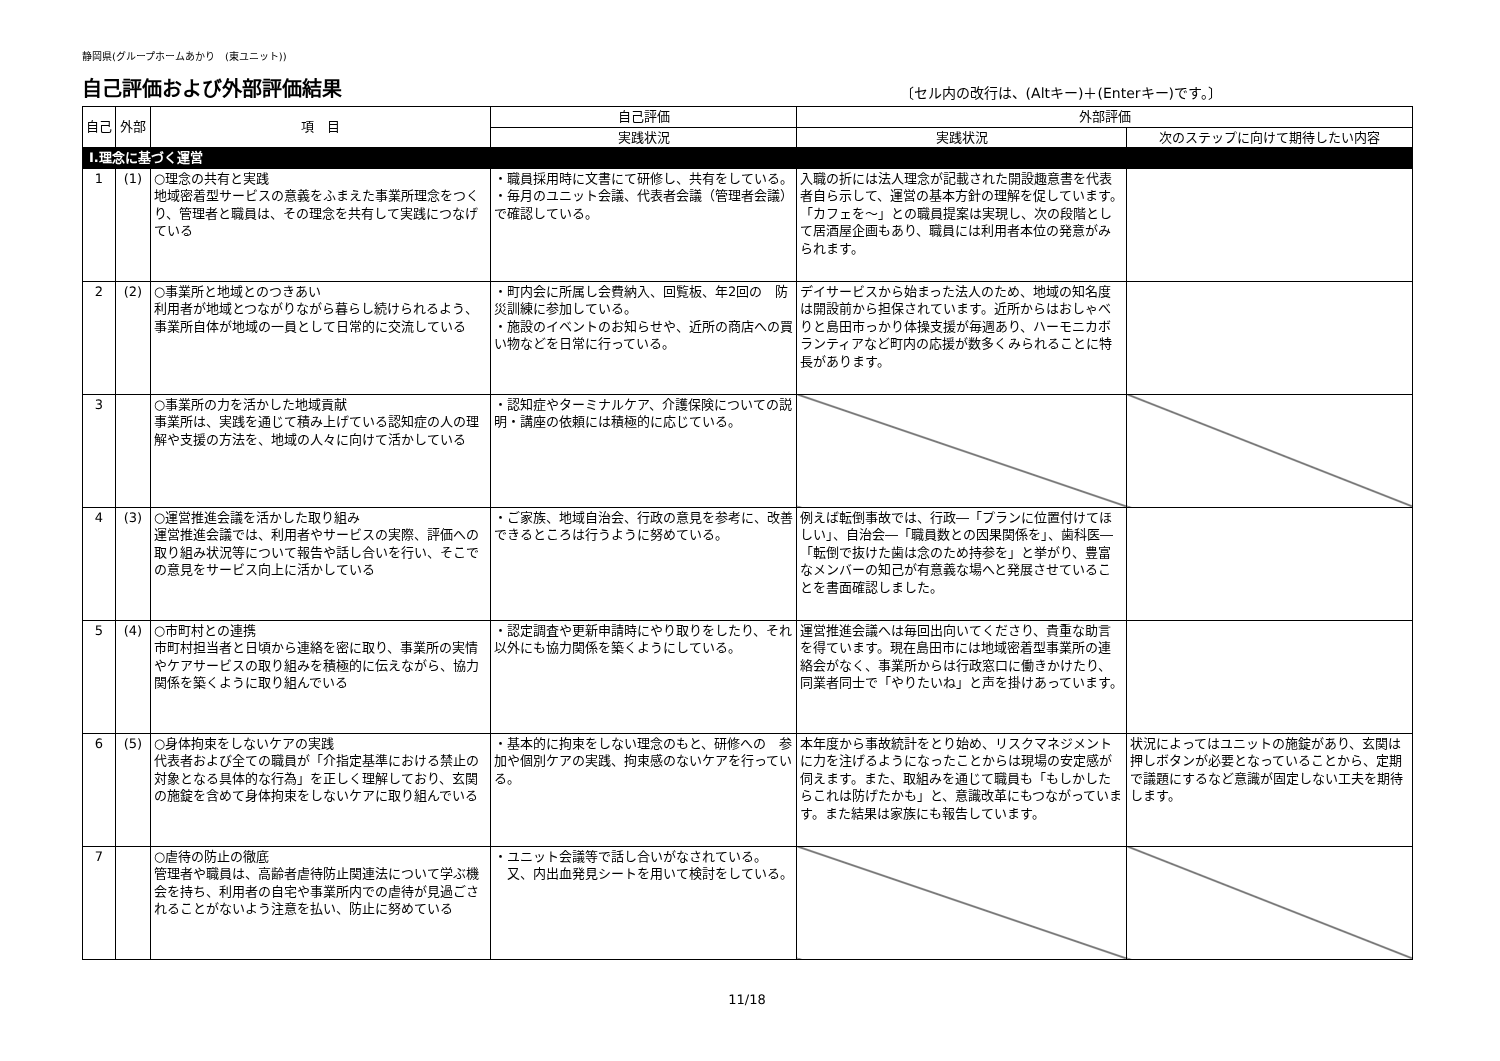静岡県(グループホームあかり　(東ユニット))
自己評価および外部評価結果
〔セル内の改行は、(Altキー)＋(Enterキー)です。〕
| 自己 | 外部 | 項 目 | 自己評価 | 外部評価 | |
| --- | --- | --- | --- | --- | --- |
| | | | 実践状況 | 実践状況 | 次のステップに向けて期待したい内容 |
| Ⅰ.理念に基づく運営 | | | | | |
| 1 | (1) | ○理念の共有と実践 地域密着型サービスの意義をふまえた事業所理念をつくり、管理者と職員は、その理念を共有して実践につなげている | ・職員採用時に文書にて研修し、共有をしている。 ・毎月のユニット会議、代表者会議（管理者会議） で確認している。 | 入職の折には法人理念が記載された開設趣意書を代表者自ら示して、運営の基本方針の理解を促しています。「カフェを～」との職員提案は実現し、次の段階として居酒屋企画もあり、職員には利用者本位の発意がみられます。 | |
| 2 | (2) | ○事業所と地域とのつきあい 利用者が地域とつながりながら暮らし続けられるよう、事業所自体が地域の一員として日常的に交流している | ・町内会に所属し会費納入、回覧板、年2回の 防災訓練に参加している。 ・施設のイベントのお知らせや、近所の商店への買い物などを日常に行っている。 | デイサービスから始まった法人のため、地域の知名度は開設前から担保されています。近所からはおしゃべりと島田市っかり体操支援が毎週あり、ハーモニカボランティアなど町内の応援が数多くみられることに特長があります。 | |
| 3 | | ○事業所の力を活かした地域貢献 事業所は、実践を通じて積み上げている認知症の人の理解や支援の方法を、地域の人々に向けて活かしている | ・認知症やターミナルケア、介護保険についての説明・講座の依頼には積極的に応じている。 | | |
| 4 | (3) | ○運営推進会議を活かした取り組み 運営推進会議では、利用者やサービスの実際、評価への取り組み状況等について報告や話し合いを行い、そこでの意見をサービス向上に活かしている | ・ご家族、地域自治会、行政の意見を参考に、改善できるところは行うように努めている。 | 例えば転倒事故では、行政―「プランに位置付けてほしい」、自治会―「職員数との因果関係を」、歯科医―「転倒で抜けた歯は念のため持参を」と挙がり、豊富なメンバーの知己が有意義な場へと発展させていることを書面確認しました。 | |
| 5 | (4) | ○市町村との連携 市町村担当者と日頃から連絡を密に取り、事業所の実情やケアサービスの取り組みを積極的に伝えながら、協力関係を築くように取り組んでいる | ・認定調査や更新申請時にやり取りをしたり、それ以外にも協力関係を築くようにしている。 | 運営推進会議へは毎回出向いてくださり、貴重な助言を得ています。現在島田市には地域密着型事業所の連絡会がなく、事業所からは行政窓口に働きかけたり、同業者同士で「やりたいね」と声を掛けあっています。 | |
| 6 | (5) | ○身体拘束をしないケアの実践 代表者および全ての職員が「介指定基準における禁止の対象となる具体的な行為」を正しく理解しており、玄関の施錠を含めて身体拘束をしないケアに取り組んでいる | ・基本的に拘束をしない理念のもと、研修への 参加や個別ケアの実践、拘束感のないケアを行っている。 | 本年度から事故統計をとり始め、リスクマネジメントに力を注げるようになったことからは現場の安定感が伺えます。また、取組みを通じて職員も「もしかしたらこれは防げたかも」と、意識改革にもつながっています。また結果は家族にも報告しています。 | 状況によってはユニットの施錠があり、玄関は押しボタンが必要となっていることから、定期で議題にするなど意識が固定しない工夫を期待します。 |
| 7 | | ○虐待の防止の徹底 管理者や職員は、高齢者虐待防止関連法について学ぶ機会を持ち、利用者の自宅や事業所内での虐待が見過ごされることがないよう注意を払い、防止に努めている | ・ユニット会議等で話し合いがなされている。 又、内出血発見シートを用いて検討をしている。 | | |
11/18